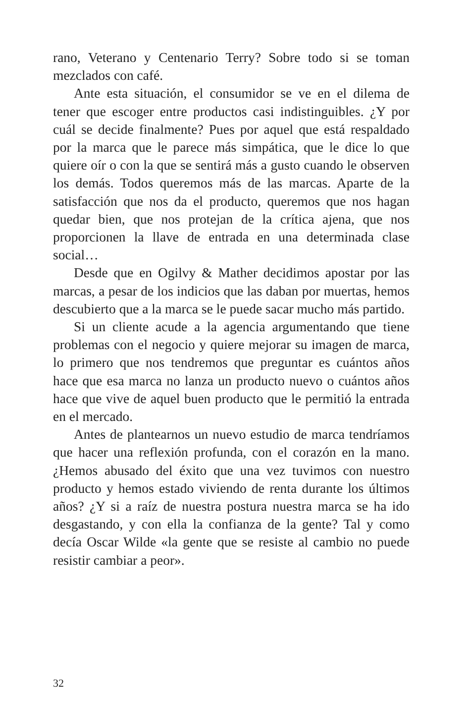rano, Veterano y Centenario Terry? Sobre todo si se toman mezclados con café.
Ante esta situación, el consumidor se ve en el dilema de tener que escoger entre productos casi indistinguibles. ¿Y por cuál se decide finalmente? Pues por aquel que está respaldado por la marca que le parece más simpática, que le dice lo que quiere oír o con la que se sentirá más a gusto cuando le observen los demás. Todos queremos más de las marcas. Aparte de la satisfacción que nos da el producto, queremos que nos hagan quedar bien, que nos protejan de la crítica ajena, que nos proporcionen la llave de entrada en una determinada clase social…
Desde que en Ogilvy & Mather decidimos apostar por las marcas, a pesar de los indicios que las daban por muertas, hemos descubierto que a la marca se le puede sacar mucho más partido.
Si un cliente acude a la agencia argumentando que tiene problemas con el negocio y quiere mejorar su imagen de marca, lo primero que nos tendremos que preguntar es cuántos años hace que esa marca no lanza un producto nuevo o cuántos años hace que vive de aquel buen producto que le permitió la entrada en el mercado.
Antes de plantearnos un nuevo estudio de marca tendríamos que hacer una reflexión profunda, con el corazón en la mano. ¿Hemos abusado del éxito que una vez tuvimos con nuestro producto y hemos estado viviendo de renta durante los últimos años? ¿Y si a raíz de nuestra postura nuestra marca se ha ido desgastando, y con ella la confianza de la gente? Tal y como decía Oscar Wilde «la gente que se resiste al cambio no puede resistir cambiar a peor».
32